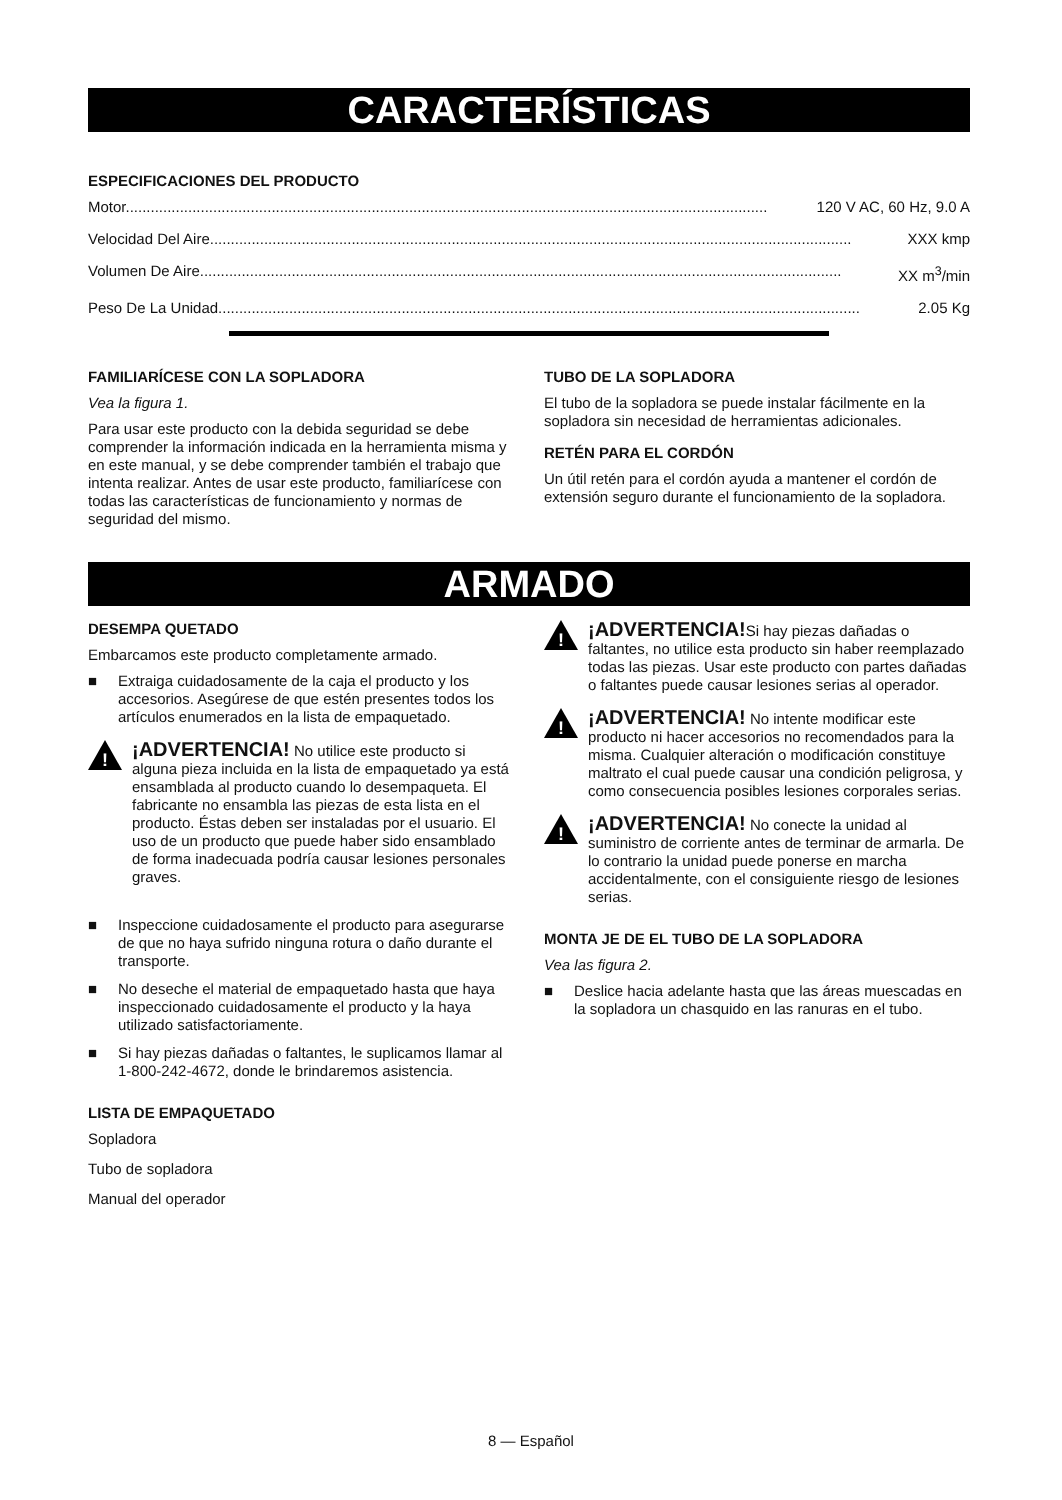CARACTERÍSTICAS
ESPECIFICACIONES DEL PRODUCTO
Motor.......................................................................................................................................................... 120 V AC, 60 Hz, 9.0 A
Velocidad Del Aire.......................................................................................................................................................... XXX kmp
Volumen De Aire.......................................................................................................................................................... XX m<sup>3</sup>/min
Peso De La Unidad.......................................................................................................................................................... 2.05 Kg
FAMILIARÍCESE CON LA SOPLADORA
Vea la figura 1.
Para usar este producto con la debida seguridad se debe comprender la información indicada en la herramienta misma y en este manual, y se debe comprender también el trabajo que intenta realizar. Antes de usar este producto, familiarícese con todas las características de funcionamiento y normas de seguridad del mismo.
TUBO DE LA SOPLADORA
El tubo de la sopladora se puede instalar fácilmente en la sopladora sin necesidad de herramientas adicionales.
RETÉN PARA EL CORDÓN
Un útil retén para el cordón ayuda a mantener el cordón de extensión seguro durante el funcionamiento de la sopladora.
ARMADO
DESEMPA QUETADO
Embarcamos este producto completamente armado.
■ Extraiga cuidadosamente de la caja el producto y los accesorios. Asegúrese de que estén presentes todos los artículos enumerados en la lista de empaquetado.
!
¡ADVERTENCIA! No utilice este producto si alguna pieza incluida en la lista de empaquetado ya está ensamblada al producto cuando lo desempaqueta. El fabricante no ensambla las piezas de esta lista en el producto. Éstas deben ser instaladas por el usuario. El uso de un producto que puede haber sido ensamblado de forma inadecuada podría causar lesiones personales graves.
■ Inspeccione cuidadosamente el producto para asegurarse de que no haya sufrido ninguna rotura o daño durante el transporte.
■ No deseche el material de empaquetado hasta que haya inspeccionado cuidadosamente el producto y la haya utilizado satisfactoriamente.
■ Si hay piezas dañadas o faltantes, le suplicamos llamar al 1-800-242-4672, donde le brindaremos asistencia.
LISTA DE EMPAQUETADO
Sopladora
Tubo de sopladora
Manual del operador
!
¡ADVERTENCIA!Si hay piezas dañadas o faltantes, no utilice esta producto sin haber reemplazado todas las piezas. Usar este producto con partes dañadas o faltantes puede causar lesiones serias al operador.
!
¡ADVERTENCIA! No intente modificar este producto ni hacer accesorios no recomendados para la misma. Cualquier alteración o modificación constituye maltrato el cual puede causar una condición peligrosa, y como consecuencia posibles lesiones corporales serias.
!
¡ADVERTENCIA! No conecte la unidad al suministro de corriente antes de terminar de armarla. De lo contrario la unidad puede ponerse en marcha accidentalmente, con el consiguiente riesgo de lesiones serias.
MONTA JE DE EL TUBO DE LA SOPLADORA
Vea las figura 2.
■ Deslice hacia adelante hasta que las áreas muescadas en la sopladora un chasquido en las ranuras en el tubo.
8 — Español